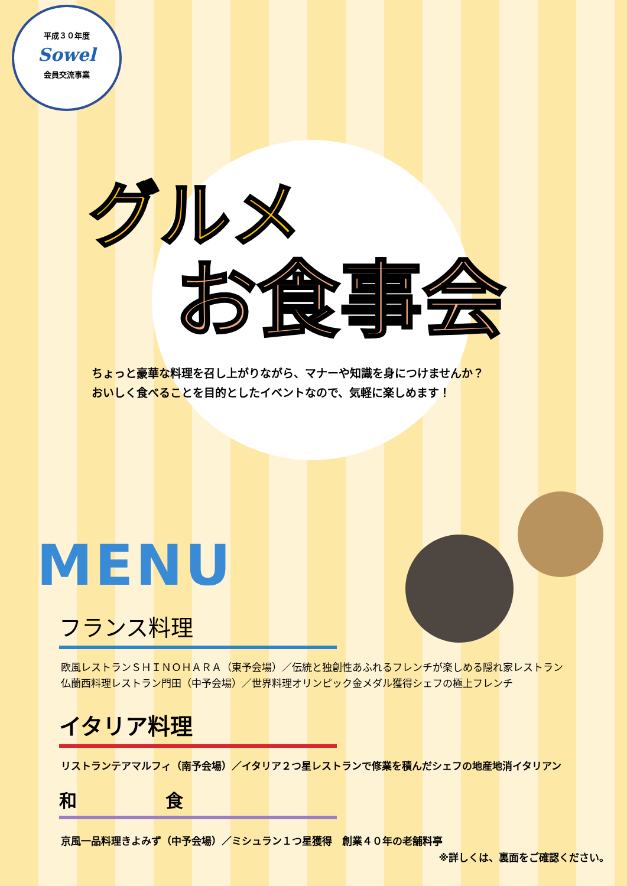平成３０年度
Sowel
会員交流事業
グルメ
お食事会
ちょっと豪華な料理を召し上がりながら、マナーや知識を身につけませんか？
おいしく食べることを目的としたイベントなので、気軽に楽しめます！
MENU
フランス料理
欧風レストランＳＨＩＮＯＨＡＲＡ（東予会場）／伝統と独創性あふれるフレンチが楽しめる隠れ家レストラン
仏蘭西料理レストラン門田（中予会場）／世界料理オリンピック金メダル獲得シェフの極上フレンチ
イタリア料理
リストランテアマルフィ（南予会場）／イタリア２つ星レストランで修業を積んだシェフの地産地消イタリアン
和　　　　　食
京風一品料理きよみず（中予会場）／ミシュラン１つ星獲得　創業４０年の老舗料亭
※詳しくは、裏面をご確認ください。